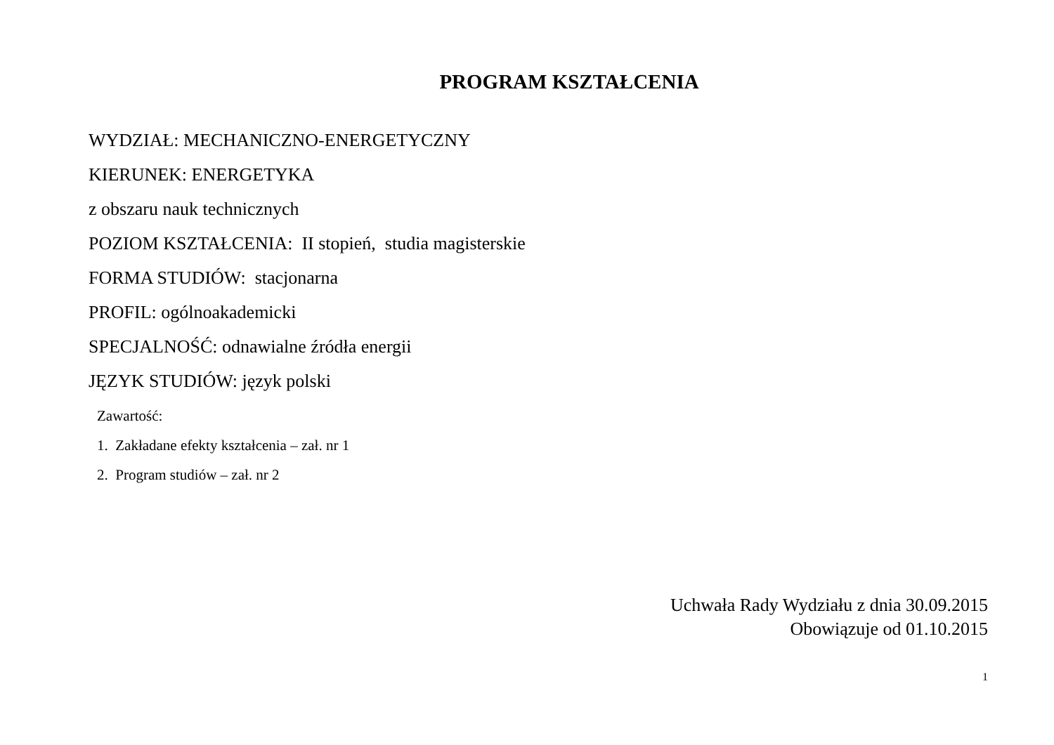PROGRAM KSZTAŁCENIA
WYDZIAŁ: MECHANICZNO-ENERGETYCZNY
KIERUNEK: ENERGETYKA
z obszaru nauk technicznych
POZIOM KSZTAŁCENIA: II stopień, studia magisterskie
FORMA STUDIÓW: stacjonarna
PROFIL: ogólnoakademicki
SPECJALNOŚĆ: odnawialne źródła energii
JĘZYK STUDIÓW: język polski
Zawartość:
1. Zakładane efekty kształcenia – zał. nr 1
2. Program studiów – zał. nr 2
Uchwała Rady Wydziału z dnia 30.09.2015
Obowiązuje od 01.10.2015
1